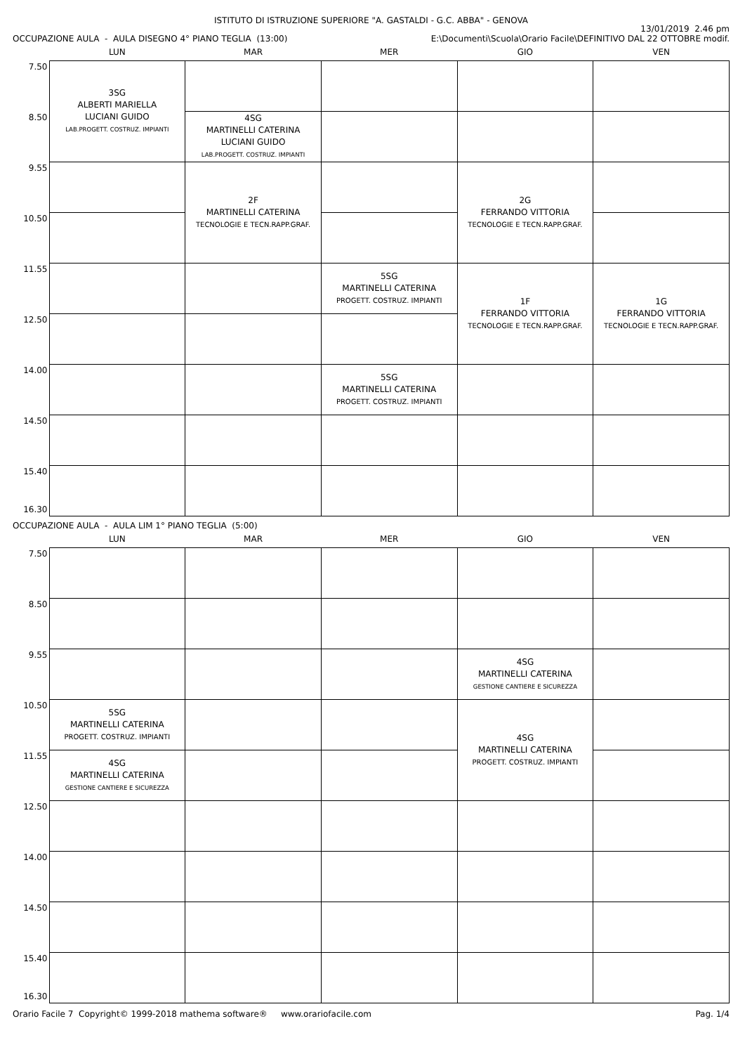ISTITUTO DI ISTRUZIONE SUPERIORE "A. GASTALDI - G.C. ABBA" - GENOVA
OCCUPAZIONE AULA - AULA DISEGNO 4° PIANO TEGLIA (13:00)
13/01/2019 2.46 pm
E:\Documenti\Scuola\Orario Facile\DEFINITIVO DAL 22 OTTOBRE modif.
| | LUN | MAR | MER | GIO | VEN |
| --- | --- | --- | --- | --- | --- |
| 7.50 | 3SG ALBERTI MARIELLA LUCIANI GUIDO LAB.PROGETT. COSTRUZ. IMPIANTI | | | | |
| 8.50 | | 4SG MARTINELLI CATERINA LUCIANI GUIDO LAB.PROGETT. COSTRUZ. IMPIANTI | | | |
| 9.55 | | 2F MARTINELLI CATERINA TECNOLOGIE E TECN.RAPP.GRAF. | | 2G FERRANDO VITTORIA TECNOLOGIE E TECN.RAPP.GRAF. | |
| 10.50 | | | | | |
| 11.55 | | | 5SG MARTINELLI CATERINA PROGETT. COSTRUZ. IMPIANTI | 1F FERRANDO VITTORIA TECNOLOGIE E TECN.RAPP.GRAF. | 1G FERRANDO VITTORIA TECNOLOGIE E TECN.RAPP.GRAF. |
| 12.50 | | | | | |
| 14.00 | | | 5SG MARTINELLI CATERINA PROGETT. COSTRUZ. IMPIANTI | | |
| 14.50 | | | | | |
| 15.40 16.30 | | | | | |
OCCUPAZIONE AULA - AULA LIM 1° PIANO TEGLIA (5:00)
| | LUN | MAR | MER | GIO | VEN |
| --- | --- | --- | --- | --- | --- |
| 7.50 | | | | | |
| 8.50 | | | | | |
| 9.55 | | | | 4SG MARTINELLI CATERINA GESTIONE CANTIERE E SICUREZZA | |
| 10.50 | 5SG MARTINELLI CATERINA PROGETT. COSTRUZ. IMPIANTI | | | 4SG MARTINELLI CATERINA PROGETT. COSTRUZ. IMPIANTI | |
| 11.55 | 4SG MARTINELLI CATERINA GESTIONE CANTIERE E SICUREZZA | | | | |
| 12.50 | | | | | |
| 14.00 | | | | | |
| 14.50 | | | | | |
| 15.40 16.30 | | | | | |
Orario Facile 7 Copyright© 1999-2018 mathema software® www.orariofacile.com
Pag. 1/4